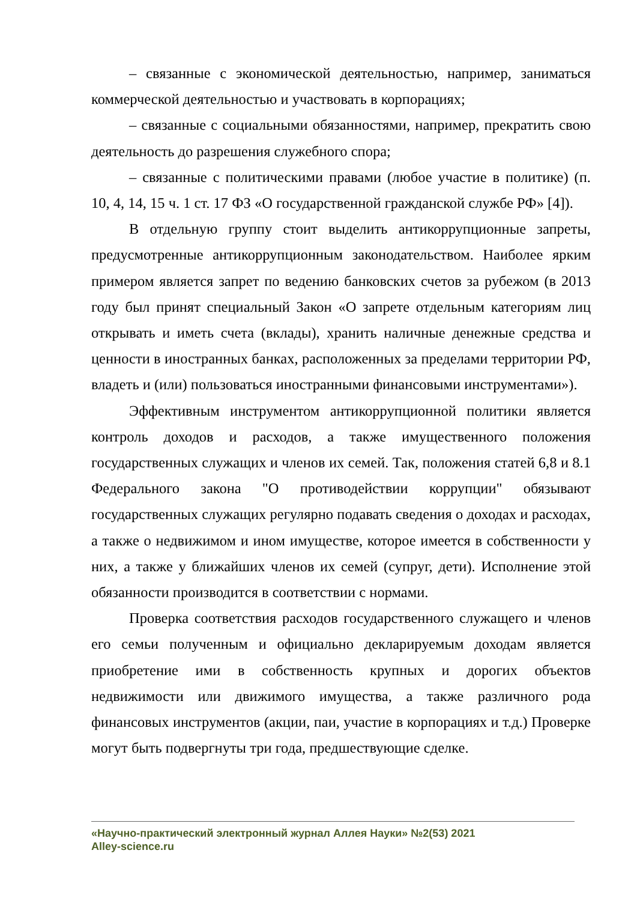– связанные с экономической деятельностью, например, заниматься коммерческой деятельностью и участвовать в корпорациях;
– связанные с социальными обязанностями, например, прекратить свою деятельность до разрешения служебного спора;
– связанные с политическими правами (любое участие в политике) (п. 10, 4, 14, 15 ч. 1 ст. 17 ФЗ «О государственной гражданской службе РФ» [4]).
В отдельную группу стоит выделить антикоррупционные запреты, предусмотренные антикоррупционным законодательством. Наиболее ярким примером является запрет по ведению банковских счетов за рубежом (в 2013 году был принят специальный Закон «О запрете отдельным категориям лиц открывать и иметь счета (вклады), хранить наличные денежные средства и ценности в иностранных банках, расположенных за пределами территории РФ, владеть и (или) пользоваться иностранными финансовыми инструментами»).
Эффективным инструментом антикоррупционной политики является контроль доходов и расходов, а также имущественного положения государственных служащих и членов их семей. Так, положения статей 6,8 и 8.1 Федерального закона "О противодействии коррупции" обязывают государственных служащих регулярно подавать сведения о доходах и расходах, а также о недвижимом и ином имуществе, которое имеется в собственности у них, а также у ближайших членов их семей (супруг, дети). Исполнение этой обязанности производится в соответствии с нормами.
Проверка соответствия расходов государственного служащего и членов его семьи полученным и официально декларируемым доходам является приобретение ими в собственность крупных и дорогих объектов недвижимости или движимого имущества, а также различного рода финансовых инструментов (акции, паи, участие в корпорациях и т.д.) Проверке могут быть подвергнуты три года, предшествующие сделке.
«Научно-практический электронный журнал Аллея Науки» №2(53) 2021
Alley-science.ru